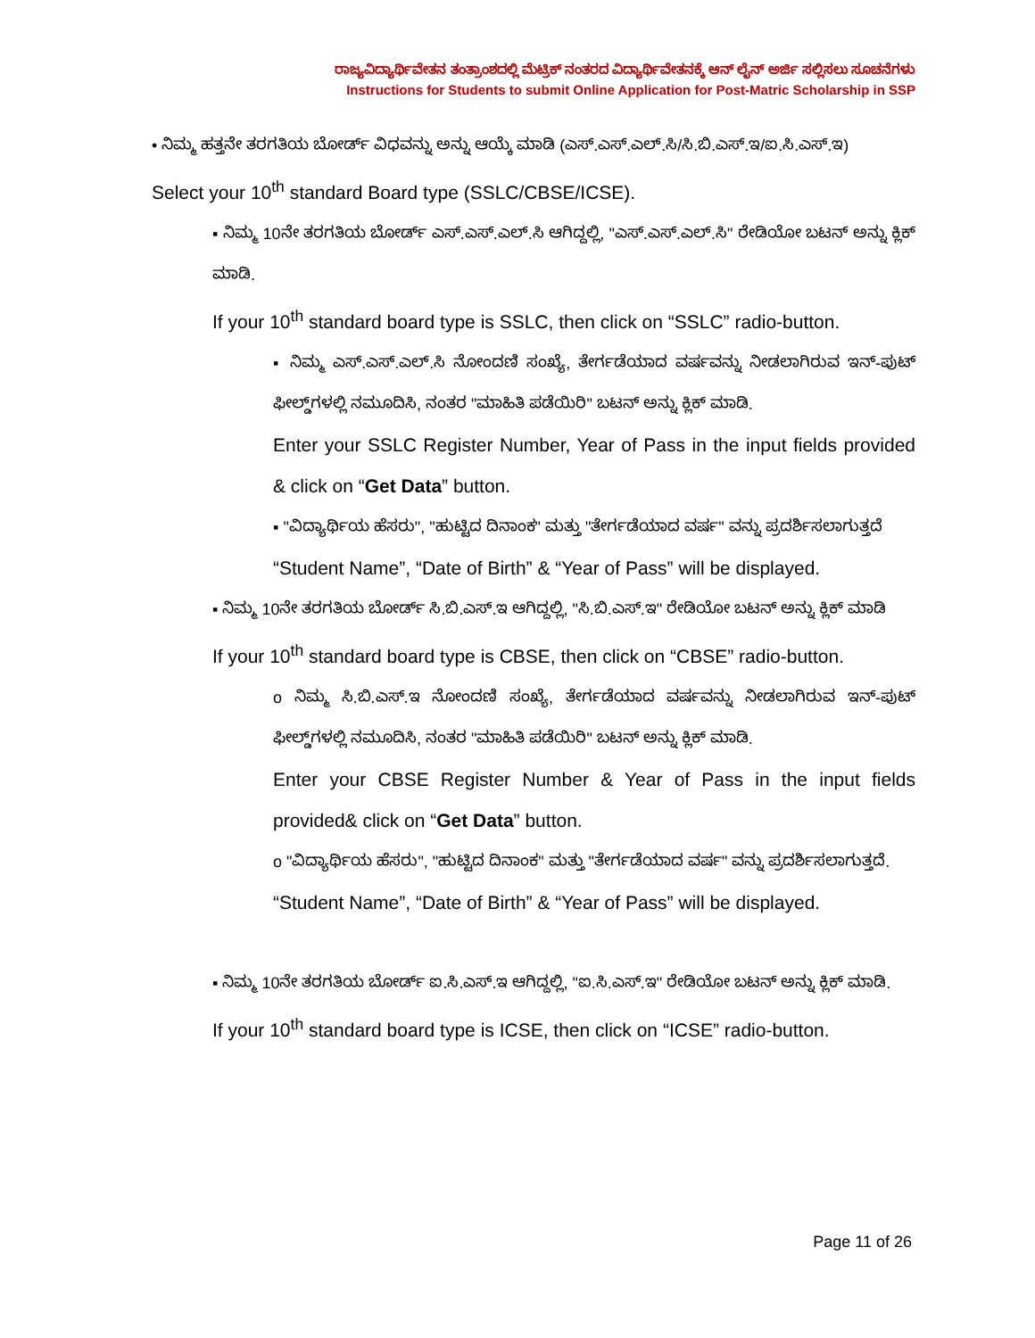ರಾಜ್ಯವಿದ್ಯಾರ್ಥಿವೇತನ ತಂತ್ರಾಂಶದಲ್ಲಿ ಮೆಟ್ರಿಕ್ ನಂತರದ ವಿದ್ಯಾರ್ಥಿವೇತನಕ್ಕೆ ಆನ್ ಲೈನ್ ಅರ್ಜಿ ಸಲ್ಲಿಸಲು ಸೂಚನೆಗಳು
Instructions for Students to submit Online Application for Post-Matric Scholarship in SSP
• ನಿಮ್ಮ ಹತ್ತನೇ ತರಗತಿಯ ಬೋರ್ಡ್ ವಿಧವನ್ನು ಅನ್ನು ಆಯ್ಕೆ ಮಾಡಿ (ಎಸ್.ಎಸ್.ಎಲ್.ಸಿ/ಸಿ.ಬಿ.ಎಸ್.ಇ/ಐ.ಸಿ.ಎಸ್.ಇ)
Select your 10<sup>th</sup> standard Board type (SSLC/CBSE/ICSE).
▪ ನಿಮ್ಮ 10ನೇ ತರಗತಿಯ ಬೋರ್ಡ್ ಎಸ್.ಎಸ್.ಎಲ್.ಸಿ ಆಗಿದ್ದಲ್ಲಿ, "ಎಸ್.ಎಸ್.ಎಲ್.ಸಿ" ರೇಡಿಯೋ ಬಟನ್ ಅನ್ನು ಕ್ಲಿಕ್ ಮಾಡಿ.
If your 10<sup>th</sup> standard board type is SSLC, then click on “SSLC” radio-button.
▪ ನಿಮ್ಮ ಎಸ್.ಎಸ್.ಎಲ್.ಸಿ ನೋಂದಣಿ ಸಂಖ್ಯೆ, ತೇರ್ಗಡೆಯಾದ ವರ್ಷವನ್ನು ನೀಡಲಾಗಿರುವ ಇನ್-ಪುಟ್ ಫೀಲ್ಡ್‌ಗಳಲ್ಲಿ ನಮೂದಿಸಿ, ನಂತರ "ಮಾಹಿತಿ ಪಡೆಯಿರಿ" ಬಟನ್ ಅನ್ನು ಕ್ಲಿಕ್ ಮಾಡಿ.
Enter your SSLC Register Number, Year of Pass in the input fields provided & click on “Get Data” button.
▪ "ವಿದ್ಯಾರ್ಥಿಯ ಹೆಸರು", "ಹುಟ್ಟಿದ ದಿನಾಂಕ" ಮತ್ತು "ತೇರ್ಗಡೆಯಾದ ವರ್ಷ" ವನ್ನು ಪ್ರದರ್ಶಿಸಲಾಗುತ್ತದೆ
“Student Name”, “Date of Birth” & “Year of Pass” will be displayed.
▪ ನಿಮ್ಮ 10ನೇ ತರಗತಿಯ ಬೋರ್ಡ್ ಸಿ.ಬಿ.ಎಸ್.ಇ ಆಗಿದ್ದಲ್ಲಿ, "ಸಿ.ಬಿ.ಎಸ್.ಇ" ರೇಡಿಯೋ ಬಟನ್ ಅನ್ನು ಕ್ಲಿಕ್ ಮಾಡಿ
If your 10<sup>th</sup> standard board type is CBSE, then click on “CBSE” radio-button.
o ನಿಮ್ಮ ಸಿ.ಬಿ.ಎಸ್.ಇ ನೋಂದಣಿ ಸಂಖ್ಯೆ, ತೇರ್ಗಡೆಯಾದ ವರ್ಷವನ್ನು ನೀಡಲಾಗಿರುವ ಇನ್-ಪುಟ್ ಫೀಲ್ಡ್‌ಗಳಲ್ಲಿ ನಮೂದಿಸಿ, ನಂತರ "ಮಾಹಿತಿ ಪಡೆಯಿರಿ" ಬಟನ್ ಅನ್ನು ಕ್ಲಿಕ್ ಮಾಡಿ.
Enter your CBSE Register Number & Year of Pass in the input fields provided& click on “Get Data” button.
o "ವಿದ್ಯಾರ್ಥಿಯ ಹೆಸರು", "ಹುಟ್ಟಿದ ದಿನಾಂಕ" ಮತ್ತು "ತೇರ್ಗಡೆಯಾದ ವರ್ಷ" ವನ್ನು ಪ್ರದರ್ಶಿಸಲಾಗುತ್ತದೆ.
“Student Name”, “Date of Birth” & “Year of Pass” will be displayed.
▪ ನಿಮ್ಮ 10ನೇ ತರಗತಿಯ ಬೋರ್ಡ್ ಐ.ಸಿ.ಎಸ್.ಇ ಆಗಿದ್ದಲ್ಲಿ, "ಐ.ಸಿ.ಎಸ್.ಇ" ರೇಡಿಯೋ ಬಟನ್ ಅನ್ನು ಕ್ಲಿಕ್ ಮಾಡಿ.
If your 10<sup>th</sup> standard board type is ICSE, then click on “ICSE” radio-button.
Page 11 of 26